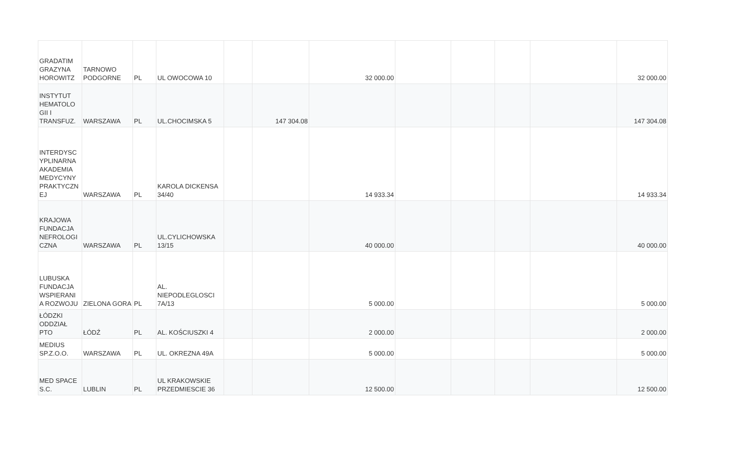| GRADATIM GRAZYNA HOROWITZ | TARNOWO PODGORNE | PL | UL OWOCOWA 10 | | | 32 000.00 | | | | | 32 000.00 |
| INSTYTUT HEMATOLO GII I TRANSFUZ. | WARSZAWA | PL | UL.CHOCIMSKA 5 | | 147 304.08 | | | | | | 147 304.08 |
| INTERDYSC YPLINARNA AKADEMIA MEDYCYNY PRAKTYCZN EJ | WARSZAWA | PL | KAROLA DICKENSA 34/40 | | | 14 933.34 | | | | | 14 933.34 |
| KRAJOWA FUNDACJA NEFROLOGI CZNA | WARSZAWA | PL | UL.CYLICHOWSKA 13/15 | | | 40 000.00 | | | | | 40 000.00 |
| LUBUSKA FUNDACJA WSPIERANI A ROZWOJU | ZIELONA GORA | PL | AL. NIEPODLEGLOSCI 7A/13 | | | 5 000.00 | | | | | 5 000.00 |
| ŁÓDZKI ODDZIAŁ PTO | ŁÓDŹ | PL | AL. KOŚCIUSZKI 4 | | | 2 000.00 | | | | | 2 000.00 |
| MEDIUS SP.Z.O.O. | WARSZAWA | PL | UL. OKREZNA 49A | | | 5 000.00 | | | | | 5 000.00 |
| MED SPACE S.C. | LUBLIN | PL | UL KRAKOWSKIE PRZEDMIESCIE 36 | | | 12 500.00 | | | | | 12 500.00 |